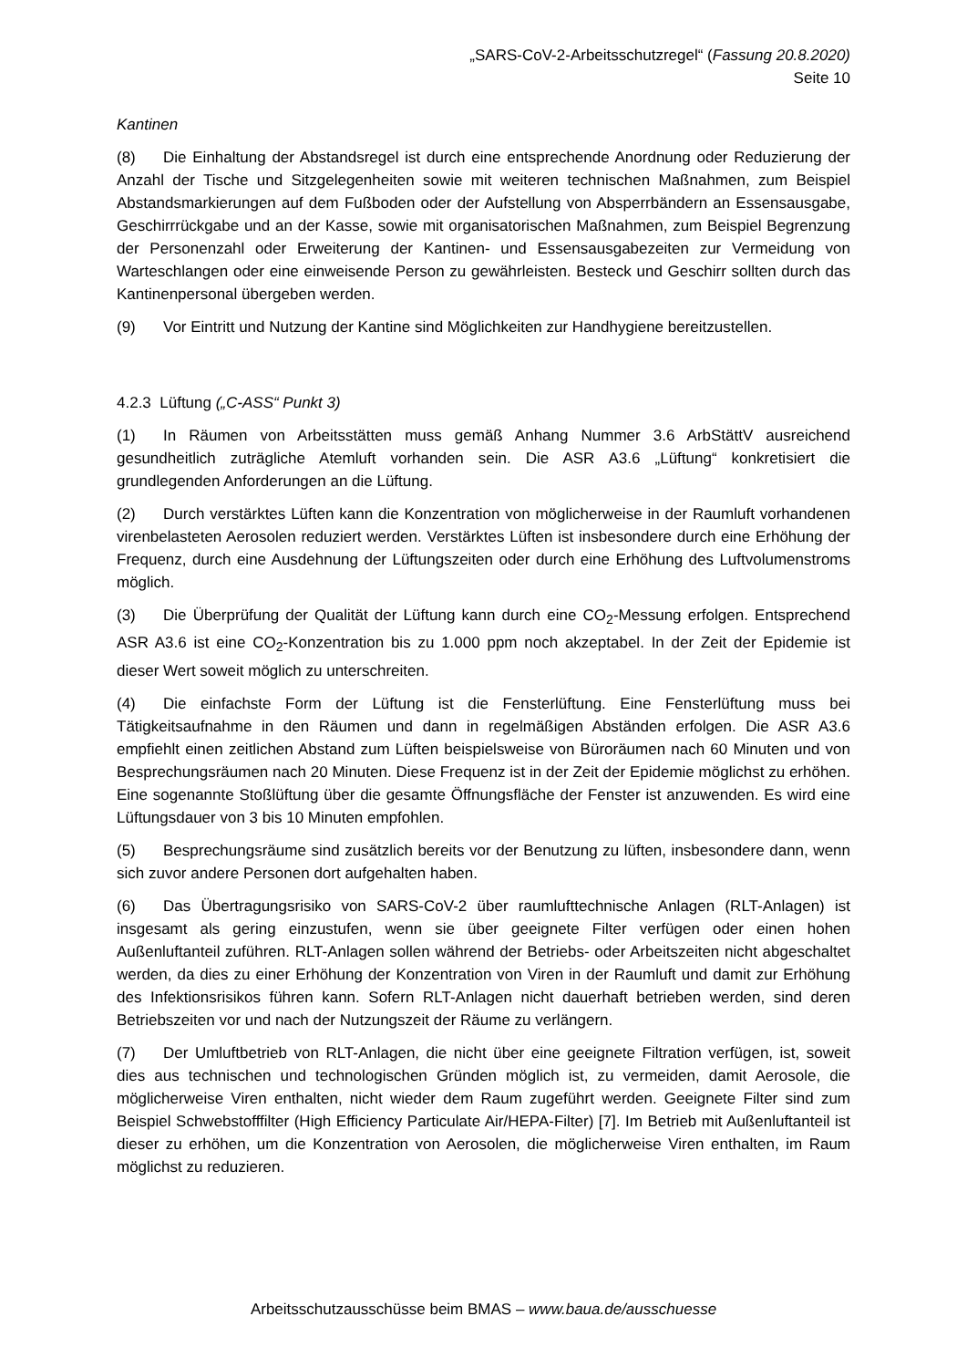„SARS-CoV-2-Arbeitsschutzregel“ (Fassung 20.8.2020)
Seite 10
Kantinen
(8) Die Einhaltung der Abstandsregel ist durch eine entsprechende Anordnung oder Reduzierung der Anzahl der Tische und Sitzgelegenheiten sowie mit weiteren technischen Maßnahmen, zum Beispiel Abstandsmarkierungen auf dem Fußboden oder der Aufstellung von Absperrbändern an Essensausgabe, Geschirrrückgabe und an der Kasse, sowie mit organisatorischen Maßnahmen, zum Beispiel Begrenzung der Personenzahl oder Erweiterung der Kantinen- und Essensausgabezeiten zur Vermeidung von Warteschlangen oder eine einweisende Person zu gewährleisten. Besteck und Geschirr sollten durch das Kantinenpersonal übergeben werden.
(9) Vor Eintritt und Nutzung der Kantine sind Möglichkeiten zur Handhygiene bereitzustellen.
4.2.3 Lüftung („C-ASS“ Punkt 3)
(1) In Räumen von Arbeitsstätten muss gemäß Anhang Nummer 3.6 ArbStättV ausreichend gesundheitlich zuträgliche Atemluft vorhanden sein. Die ASR A3.6 „Lüftung“ konkretisiert die grundlegenden Anforderungen an die Lüftung.
(2) Durch verstärktes Lüften kann die Konzentration von möglicherweise in der Raumluft vorhandenen virenbelasteten Aerosolen reduziert werden. Verstärktes Lüften ist insbesondere durch eine Erhöhung der Frequenz, durch eine Ausdehnung der Lüftungszeiten oder durch eine Erhöhung des Luftvolumenstroms möglich.
(3) Die Überprüfung der Qualität der Lüftung kann durch eine CO<sub>2</sub>-Messung erfolgen. Entsprechend ASR A3.6 ist eine CO<sub>2</sub>-Konzentration bis zu 1.000 ppm noch akzeptabel. In der Zeit der Epidemie ist dieser Wert soweit möglich zu unterschreiten.
(4) Die einfachste Form der Lüftung ist die Fensterlüftung. Eine Fensterlüftung muss bei Tätigkeitsaufnahme in den Räumen und dann in regelmäßigen Abständen erfolgen. Die ASR A3.6 empfiehlt einen zeitlichen Abstand zum Lüften beispielsweise von Büroräumen nach 60 Minuten und von Besprechungsräumen nach 20 Minuten. Diese Frequenz ist in der Zeit der Epidemie möglichst zu erhöhen. Eine sogenannte Stoßlüftung über die gesamte Öffnungsfläche der Fenster ist anzuwenden. Es wird eine Lüftungsdauer von 3 bis 10 Minuten empfohlen.
(5) Besprechungsräume sind zusätzlich bereits vor der Benutzung zu lüften, insbesondere dann, wenn sich zuvor andere Personen dort aufgehalten haben.
(6) Das Übertragungsrisiko von SARS-CoV-2 über raumlufttechnische Anlagen (RLT-Anlagen) ist insgesamt als gering einzustufen, wenn sie über geeignete Filter verfügen oder einen hohen Außenluftanteil zuführen. RLT-Anlagen sollen während der Betriebs- oder Arbeitszeiten nicht abgeschaltet werden, da dies zu einer Erhöhung der Konzentration von Viren in der Raumluft und damit zur Erhöhung des Infektionsrisikos führen kann. Sofern RLT-Anlagen nicht dauerhaft betrieben werden, sind deren Betriebszeiten vor und nach der Nutzungszeit der Räume zu verlängern.
(7) Der Umluftbetrieb von RLT-Anlagen, die nicht über eine geeignete Filtration verfügen, ist, soweit dies aus technischen und technologischen Gründen möglich ist, zu vermeiden, damit Aerosole, die möglicherweise Viren enthalten, nicht wieder dem Raum zugeführt werden. Geeignete Filter sind zum Beispiel Schwebstofffilter (High Efficiency Particulate Air/HEPA-Filter) [7]. Im Betrieb mit Außenluftanteil ist dieser zu erhöhen, um die Konzentration von Aerosolen, die möglicherweise Viren enthalten, im Raum möglichst zu reduzieren.
Arbeitsschutzausschüsse beim BMAS – www.baua.de/ausschuesse